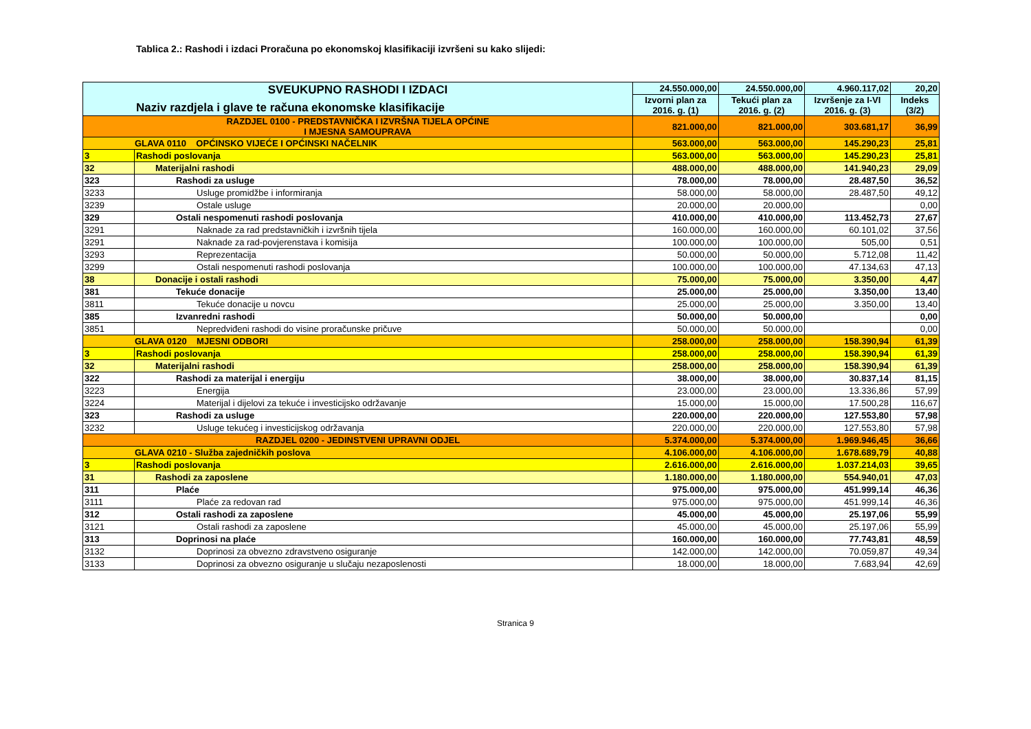Tablica 2.: Rashodi i izdaci Proračuna po ekonomskoj klasifikaciji izvršeni su kako slijedi:
| SVEUKUPNO RASHODI I IZDACI Naziv razdjela i glave te računa ekonomske klasifikacije | | 24.550.000,00 | 24.550.000,00 | 4.960.117,02 | 20,20 |
| --- | --- | --- | --- | --- | --- |
| | | Izvorni plan za 2016. g. (1) | Tekući plan za 2016. g. (2) | Izvršenje za I-VI 2016. g. (3) | Indeks (3/2) |
| RAZDJEL 0100 - PREDSTAVNIČKA I IZVRŠNA TIJELA OPĆINE I MJESNA SAMOUPRAVA | | 821.000,00 | 821.000,00 | 303.681,17 | 36,99 |
| GLAVA 0110 OPĆINSKO VIJEĆE I OPĆINSKI NAČELNIK | | 563.000,00 | 563.000,00 | 145.290,23 | 25,81 |
| 3 | Rashodi poslovanja | 563.000,00 | 563.000,00 | 145.290,23 | 25,81 |
| 32 | Materijalni rashodi | 488.000,00 | 488.000,00 | 141.940,23 | 29,09 |
| 323 | Rashodi za usluge | 78.000,00 | 78.000,00 | 28.487,50 | 36,52 |
| 3233 | Usluge promidžbe i informiranja | 58.000,00 | 58.000,00 | 28.487,50 | 49,12 |
| 3239 | Ostale usluge | 20.000,00 | 20.000,00 | | 0,00 |
| 329 | Ostali nespomenuti rashodi poslovanja | 410.000,00 | 410.000,00 | 113.452,73 | 27,67 |
| 3291 | Naknade za rad predstavničkih i izvršnih tijela | 160.000,00 | 160.000,00 | 60.101,02 | 37,56 |
| 3291 | Naknade za rad-povjerenstava i komisija | 100.000,00 | 100.000,00 | 505,00 | 0,51 |
| 3293 | Reprezentacija | 50.000,00 | 50.000,00 | 5.712,08 | 11,42 |
| 3299 | Ostali nespomenuti rashodi poslovanja | 100.000,00 | 100.000,00 | 47.134,63 | 47,13 |
| 38 | Donacije i ostali rashodi | 75.000,00 | 75.000,00 | 3.350,00 | 4,47 |
| 381 | Tekuće donacije | 25.000,00 | 25.000,00 | 3.350,00 | 13,40 |
| 3811 | Tekuće donacije u novcu | 25.000,00 | 25.000,00 | 3.350,00 | 13,40 |
| 385 | Izvanredni rashodi | 50.000,00 | 50.000,00 | | 0,00 |
| 3851 | Nepredviđeni rashodi do visine proračunske pričuve | 50.000,00 | 50.000,00 | | 0,00 |
| GLAVA 0120 MJESNI ODBORI | | 258.000,00 | 258.000,00 | 158.390,94 | 61,39 |
| 3 | Rashodi poslovanja | 258.000,00 | 258.000,00 | 158.390,94 | 61,39 |
| 32 | Materijalni rashodi | 258.000,00 | 258.000,00 | 158.390,94 | 61,39 |
| 322 | Rashodi za materijal i energiju | 38.000,00 | 38.000,00 | 30.837,14 | 81,15 |
| 3223 | Energija | 23.000,00 | 23.000,00 | 13.336,86 | 57,99 |
| 3224 | Materijal i dijelovi za tekuće i investicijsko održavanje | 15.000,00 | 15.000,00 | 17.500,28 | 116,67 |
| 323 | Rashodi za usluge | 220.000,00 | 220.000,00 | 127.553,80 | 57,98 |
| 3232 | Usluge tekućeg i investicijskog održavanja | 220.000,00 | 220.000,00 | 127.553,80 | 57,98 |
| RAZDJEL 0200 - JEDINSTVENI UPRAVNI ODJEL | | 5.374.000,00 | 5.374.000,00 | 1.969.946,45 | 36,66 |
| GLAVA 0210 - Služba zajedničkih poslova | | 4.106.000,00 | 4.106.000,00 | 1.678.689,79 | 40,88 |
| 3 | Rashodi poslovanja | 2.616.000,00 | 2.616.000,00 | 1.037.214,03 | 39,65 |
| 31 | Rashodi za zaposlene | 1.180.000,00 | 1.180.000,00 | 554.940,01 | 47,03 |
| 311 | Plaće | 975.000,00 | 975.000,00 | 451.999,14 | 46,36 |
| 3111 | Plaće za redovan rad | 975.000,00 | 975.000,00 | 451.999,14 | 46,36 |
| 312 | Ostali rashodi za zaposlene | 45.000,00 | 45.000,00 | 25.197,06 | 55,99 |
| 3121 | Ostali rashodi za zaposlene | 45.000,00 | 45.000,00 | 25.197,06 | 55,99 |
| 313 | Doprinosi na plaće | 160.000,00 | 160.000,00 | 77.743,81 | 48,59 |
| 3132 | Doprinosi za obvezno zdravstveno osiguranje | 142.000,00 | 142.000,00 | 70.059,87 | 49,34 |
| 3133 | Doprinosi za obvezno osiguranje u slučaju nezaposlenosti | 18.000,00 | 18.000,00 | 7.683,94 | 42,69 |
Stranica 9